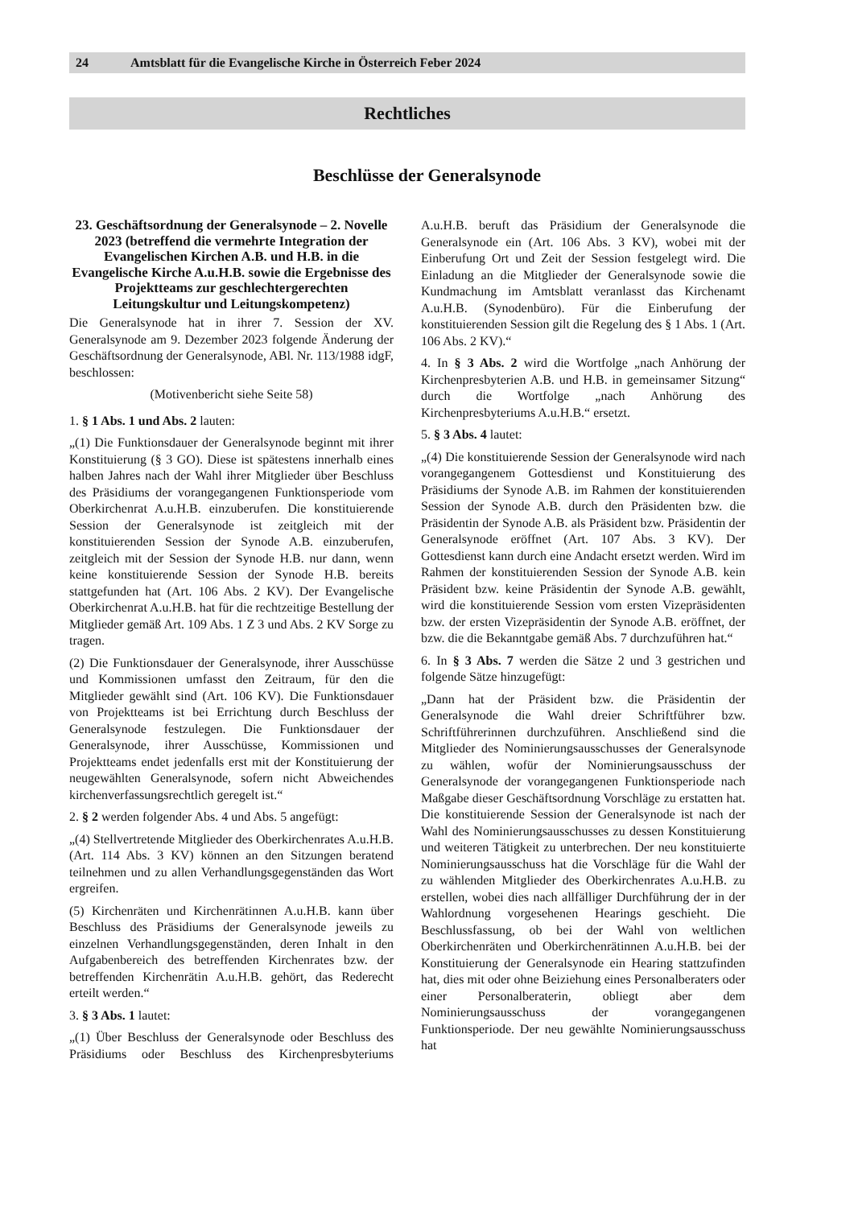24 Amtsblatt für die Evangelische Kirche in Österreich Feber 2024
Rechtliches
Beschlüsse der Generalsynode
23. Geschäftsordnung der Generalsynode – 2. Novelle 2023 (betreffend die vermehrte Integration der Evangelischen Kirchen A.B. und H.B. in die Evangelische Kirche A.u.H.B. sowie die Ergebnisse des Projektteams zur geschlechtergerechten Leitungskultur und Leitungskompetenz)
Die Generalsynode hat in ihrer 7. Session der XV. Generalsynode am 9. Dezember 2023 folgende Änderung der Geschäftsordnung der Generalsynode, ABl. Nr. 113/1988 idgF, beschlossen:
(Motivenbericht siehe Seite 58)
1. § 1 Abs. 1 und Abs. 2 lauten:
„(1) Die Funktionsdauer der Generalsynode beginnt mit ihrer Konstituierung (§ 3 GO). Diese ist spätestens innerhalb eines halben Jahres nach der Wahl ihrer Mitglieder über Beschluss des Präsidiums der vorangegangenen Funktionsperiode vom Oberkirchenrat A.u.H.B. einzuberufen. Die konstituierende Session der Generalsynode ist zeitgleich mit der konstituierenden Session der Synode A.B. einzuberufen, zeitgleich mit der Session der Synode H.B. nur dann, wenn keine konstituierende Session der Synode H.B. bereits stattgefunden hat (Art. 106 Abs. 2 KV). Der Evangelische Oberkirchenrat A.u.H.B. hat für die rechtzeitige Bestellung der Mitglieder gemäß Art. 109 Abs. 1 Z 3 und Abs. 2 KV Sorge zu tragen.
(2) Die Funktionsdauer der Generalsynode, ihrer Ausschüsse und Kommissionen umfasst den Zeitraum, für den die Mitglieder gewählt sind (Art. 106 KV). Die Funktionsdauer von Projektteams ist bei Errichtung durch Beschluss der Generalsynode festzulegen. Die Funktionsdauer der Generalsynode, ihrer Ausschüsse, Kommissionen und Projektteams endet jedenfalls erst mit der Konstituierung der neugewählten Generalsynode, sofern nicht Abweichendes kirchenverfassungsrechtlich geregelt ist.“
2. § 2 werden folgender Abs. 4 und Abs. 5 angefügt:
„(4) Stellvertretende Mitglieder des Oberkirchenrates A.u.H.B. (Art. 114 Abs. 3 KV) können an den Sitzungen beratend teilnehmen und zu allen Verhandlungsgegenständen das Wort ergreifen.
(5) Kirchenräten und Kirchenrätinnen A.u.H.B. kann über Beschluss des Präsidiums der Generalsynode jeweils zu einzelnen Verhandlungsgegenständen, deren Inhalt in den Aufgabenbereich des betreffenden Kirchenrates bzw. der betreffenden Kirchenrätin A.u.H.B. gehört, das Rederecht erteilt werden.“
3. § 3 Abs. 1 lautet:
„(1) Über Beschluss der Generalsynode oder Beschluss des Präsidiums oder Beschluss des Kirchenpresbyteriums A.u.H.B. beruft das Präsidium der Generalsynode die Generalsynode ein (Art. 106 Abs. 3 KV), wobei mit der Einberufung Ort und Zeit der Session festgelegt wird. Die Einladung an die Mitglieder der Generalsynode sowie die Kundmachung im Amtsblatt veranlasst das Kirchenamt A.u.H.B. (Synodenbüro). Für die Einberufung der konstituierenden Session gilt die Regelung des § 1 Abs. 1 (Art. 106 Abs. 2 KV).“
4. In § 3 Abs. 2 wird die Wortfolge „nach Anhörung der Kirchenpresbyterien A.B. und H.B. in gemeinsamer Sitzung“ durch die Wortfolge „nach Anhörung des Kirchenpresbyteriums A.u.H.B.“ ersetzt.
5. § 3 Abs. 4 lautet:
„(4) Die konstituierende Session der Generalsynode wird nach vorangegangenem Gottesdienst und Konstituierung des Präsidiums der Synode A.B. im Rahmen der konstituierenden Session der Synode A.B. durch den Präsidenten bzw. die Präsidentin der Synode A.B. als Präsident bzw. Präsidentin der Generalsynode eröffnet (Art. 107 Abs. 3 KV). Der Gottesdienst kann durch eine Andacht ersetzt werden. Wird im Rahmen der konstituierenden Session der Synode A.B. kein Präsident bzw. keine Präsidentin der Synode A.B. gewählt, wird die konstituierende Session vom ersten Vizepräsidenten bzw. der ersten Vizepräsidentin der Synode A.B. eröffnet, der bzw. die die Bekanntgabe gemäß Abs. 7 durchzuführen hat.“
6. In § 3 Abs. 7 werden die Sätze 2 und 3 gestrichen und folgende Sätze hinzugefügt:
„Dann hat der Präsident bzw. die Präsidentin der Generalsynode die Wahl dreier Schriftführer bzw. Schriftführerinnen durchzuführen. Anschließend sind die Mitglieder des Nominierungsausschusses der Generalsynode zu wählen, wofür der Nominierungsausschuss der Generalsynode der vorangegangenen Funktionsperiode nach Maßgabe dieser Geschäftsordnung Vorschläge zu erstatten hat. Die konstituierende Session der Generalsynode ist nach der Wahl des Nominierungsausschusses zu dessen Konstituierung und weiteren Tätigkeit zu unterbrechen. Der neu konstituierte Nominierungsausschuss hat die Vorschläge für die Wahl der zu wählenden Mitglieder des Oberkirchenrates A.u.H.B. zu erstellen, wobei dies nach allfälliger Durchführung der in der Wahlordnung vorgesehenen Hearings geschieht. Die Beschlussfassung, ob bei der Wahl von weltlichen Oberkirchenräten und Oberkirchenrätinnen A.u.H.B. bei der Konstituierung der Generalsynode ein Hearing stattzufinden hat, dies mit oder ohne Beiziehung eines Personalberaters oder einer Personalberaterin, obliegt aber dem Nominierungsausschuss der vorangegangenen Funktionsperiode. Der neu gewählte Nominierungsausschuss hat